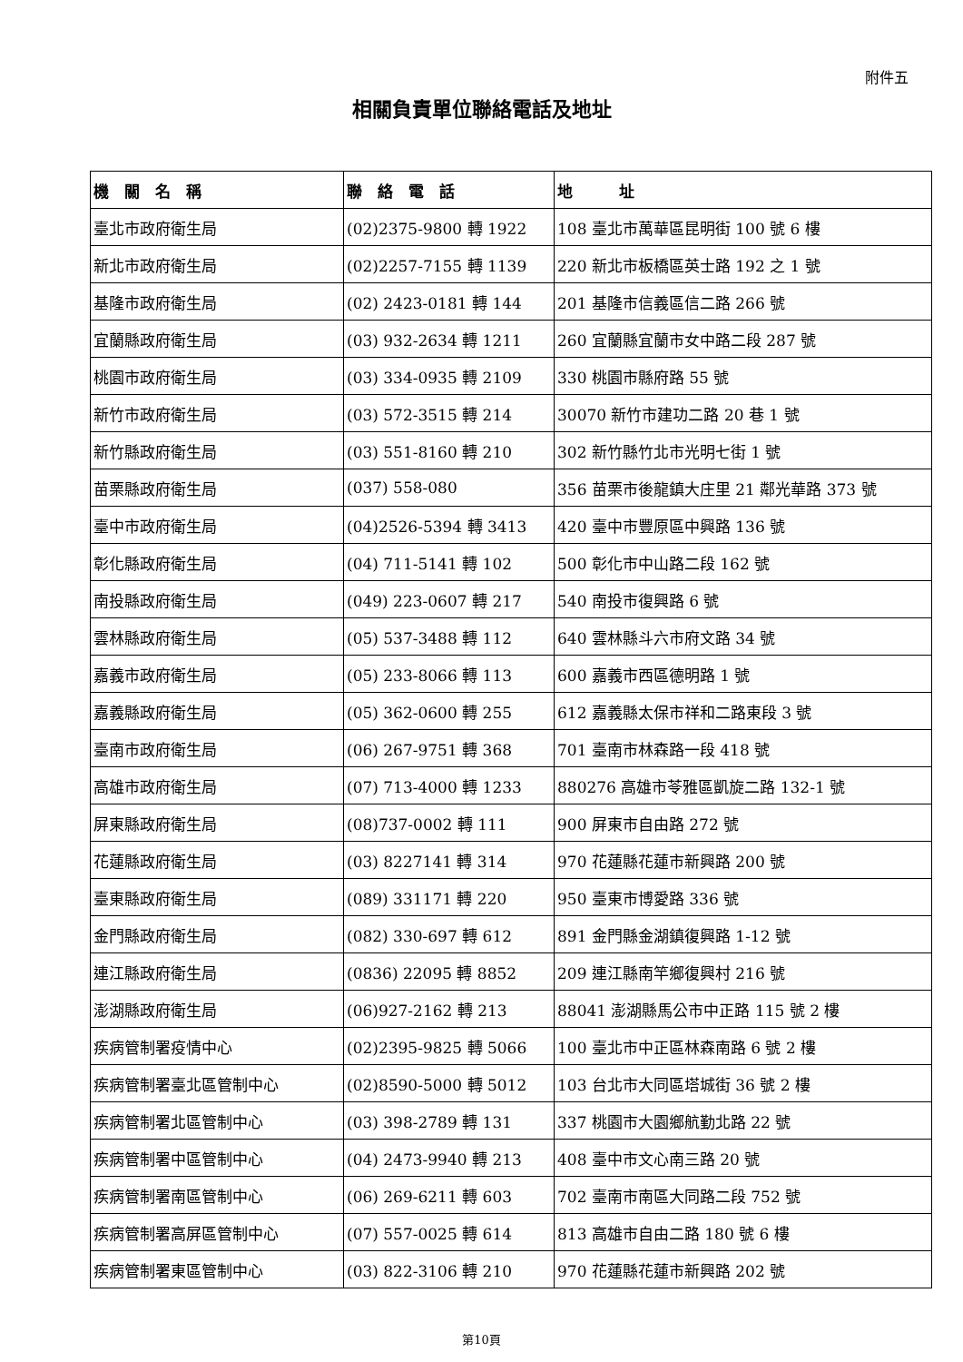附件五
相關負責單位聯絡電話及地址
| 機 關 名 稱 | 聯 絡 電 話 | 地 址 |
| --- | --- | --- |
| 臺北市政府衛生局 | (02)2375-9800 轉 1922 | 108 臺北市萬華區昆明街 100 號 6 樓 |
| 新北市政府衛生局 | (02)2257-7155 轉 1139 | 220 新北市板橋區英士路 192 之 1 號 |
| 基隆市政府衛生局 | (02) 2423-0181 轉 144 | 201 基隆市信義區信二路 266 號 |
| 宜蘭縣政府衛生局 | (03) 932-2634 轉 1211 | 260 宜蘭縣宜蘭市女中路二段 287 號 |
| 桃園市政府衛生局 | (03) 334-0935 轉 2109 | 330 桃園市縣府路 55 號 |
| 新竹市政府衛生局 | (03) 572-3515 轉 214 | 30070 新竹市建功二路 20 巷 1 號 |
| 新竹縣政府衛生局 | (03) 551-8160 轉 210 | 302 新竹縣竹北市光明七街 1 號 |
| 苗栗縣政府衛生局 | (037) 558-080 | 356 苗栗市後龍鎮大庄里 21 鄰光華路 373 號 |
| 臺中市政府衛生局 | (04)2526-5394 轉 3413 | 420 臺中市豐原區中興路 136 號 |
| 彰化縣政府衛生局 | (04) 711-5141 轉 102 | 500 彰化市中山路二段 162 號 |
| 南投縣政府衛生局 | (049) 223-0607 轉 217 | 540 南投市復興路 6 號 |
| 雲林縣政府衛生局 | (05) 537-3488 轉 112 | 640 雲林縣斗六市府文路 34 號 |
| 嘉義市政府衛生局 | (05) 233-8066 轉 113 | 600 嘉義市西區德明路 1 號 |
| 嘉義縣政府衛生局 | (05) 362-0600 轉 255 | 612 嘉義縣太保市祥和二路東段 3 號 |
| 臺南市政府衛生局 | (06) 267-9751 轉 368 | 701 臺南市林森路一段 418 號 |
| 高雄市政府衛生局 | (07) 713-4000 轉 1233 | 880276 高雄市苓雅區凱旋二路 132-1 號 |
| 屏東縣政府衛生局 | (08)737-0002 轉 111 | 900 屏東市自由路 272 號 |
| 花蓮縣政府衛生局 | (03) 8227141 轉 314 | 970 花蓮縣花蓮市新興路 200 號 |
| 臺東縣政府衛生局 | (089) 331171 轉 220 | 950 臺東市博愛路 336 號 |
| 金門縣政府衛生局 | (082) 330-697 轉 612 | 891 金門縣金湖鎮復興路 1-12 號 |
| 連江縣政府衛生局 | (0836) 22095 轉 8852 | 209 連江縣南竿鄉復興村 216 號 |
| 澎湖縣政府衛生局 | (06)927-2162 轉 213 | 88041 澎湖縣馬公市中正路 115 號 2 樓 |
| 疾病管制署疫情中心 | (02)2395-9825 轉 5066 | 100 臺北市中正區林森南路 6 號 2 樓 |
| 疾病管制署臺北區管制中心 | (02)8590-5000 轉 5012 | 103 台北市大同區塔城街 36 號 2 樓 |
| 疾病管制署北區管制中心 | (03) 398-2789 轉 131 | 337 桃園市大園鄉航勤北路 22 號 |
| 疾病管制署中區管制中心 | (04) 2473-9940 轉 213 | 408 臺中市文心南三路 20 號 |
| 疾病管制署南區管制中心 | (06) 269-6211 轉 603 | 702 臺南市南區大同路二段 752 號 |
| 疾病管制署高屏區管制中心 | (07) 557-0025 轉 614 | 813 高雄市自由二路 180 號 6 樓 |
| 疾病管制署東區管制中心 | (03) 822-3106 轉 210 | 970 花蓮縣花蓮市新興路 202 號 |
第10頁